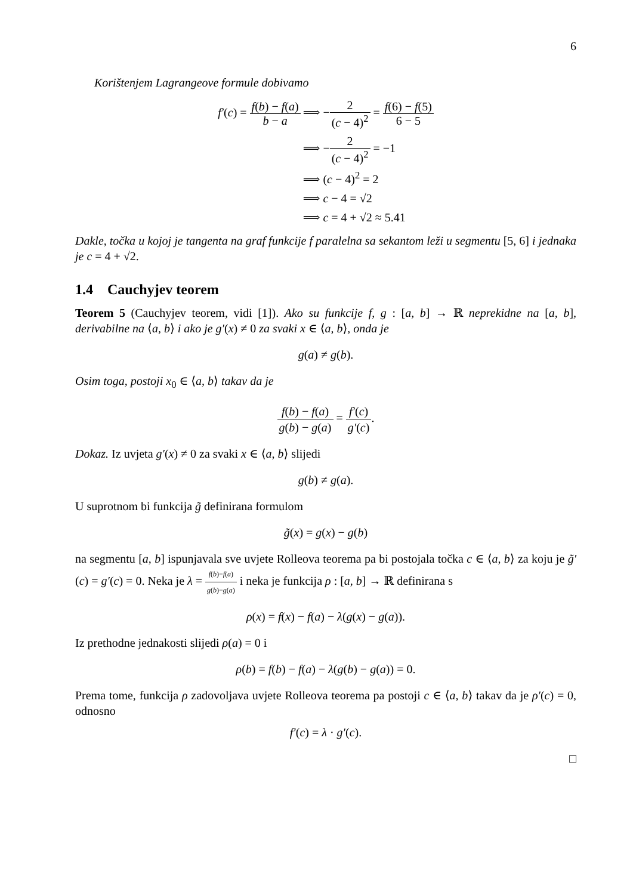6
Korištenjem Lagrangeove formule dobivamo
| f′ ( c ) = f ( b ) − f ( a ) b − a | ⟹ − 2 ( c − 4)<sup>2</sup> = f (6) − f (5) 6 − 5 |
| | ⟹ − 2 ( c − 4)<sup>2</sup> = −1 |
| | ⟹ ( c − 4)<sup>2</sup> = 2 |
| | ⟹ c − 4 = √2 |
| | ⟹ c = 4 + √2 ≈ 5.41 |
Dakle, točka u kojoj je tangenta na graf funkcije f paralelna sa sekantom leži u segmentu [5, 6] i jednaka je c = 4 + √2.
1.4 Cauchyjev teorem
Teorem 5 (Cauchyjev teorem, vidi [1]). Ako su funkcije f, g : [a, b] → ℝ neprekidne na [a, b], derivabilne na ⟨a, b⟩ i ako je g′(x) ≠ 0 za svaki x ∈ ⟨a, b⟩, onda je
g(a) ≠ g(b).
Osim toga, postoji x<sub>0</sub> ∈ ⟨a, b⟩ takav da je
f(b) − f(a) g(b) − g(a) = f′(c) g′(c).
Dokaz. Iz uvjeta g′(x) ≠ 0 za svaki x ∈ ⟨a, b⟩ slijedi
g(b) ≠ g(a).
U suprotnom bi funkcija g̃ definirana formulom
g̃(x) = g(x) − g(b)
na segmentu [a, b] ispunjavala sve uvjete Rolleova teorema pa bi postojala točka c ∈ ⟨a, b⟩ za koju je g̃′(c) = g′(c) = 0. Neka je λ = f(b)−f(a) g(b)−g(a) i neka je funkcija ρ : [a, b] → ℝ definirana s
ρ(x) = f(x) − f(a) − λ(g(x) − g(a)).
Iz prethodne jednakosti slijedi ρ(a) = 0 i
ρ(b) = f(b) − f(a) − λ(g(b) − g(a)) = 0.
Prema tome, funkcija ρ zadovoljava uvjete Rolleova teorema pa postoji c ∈ ⟨a, b⟩ takav da je ρ′(c) = 0, odnosno
f′(c) = λ · g′(c).
□